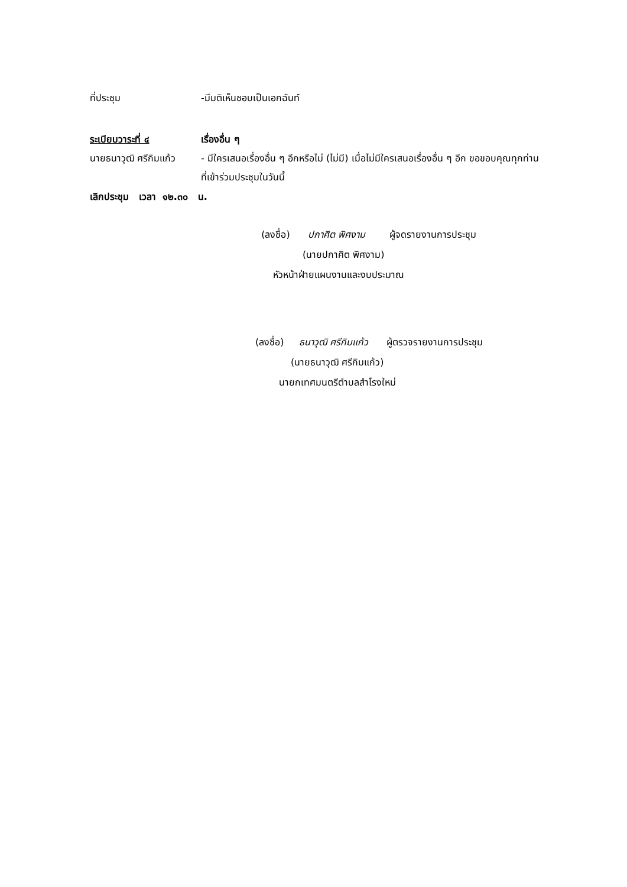ที่ประชุม -มีมติเห็นชอบเป็นเอกฉันท์
ระเบียบวาระที่ ๔ เรื่องอื่น ๆ
นายธนาวุฒิ ศรีกิมแก้ว
- มีใครเสนอเรื่องอื่น ๆ อีกหรือไม่ (ไม่มี) เมื่อไม่มีใครเสนอเรื่องอื่น ๆ อีก ขอขอบคุณทุกท่านที่เข้าร่วมประชุมในวันนี้
เลิกประชุม เวลา ๑๒.๓๐ น.
(ลงชื่อ) ปกาศิต พิศงาม ผู้จดรายงานการประชุม
(นายปกาศิต พิศงาม)
หัวหน้าฝ่ายแผนงานและงบประมาณ
(ลงชื่อ) ธนาวุฒิ ศรีกิมแก้ว ผู้ตรวจรายงานการประชุม
(นายธนาวุฒิ ศรีกิมแก้ว)
นายกเทศมนตรีตำบลสำโรงใหม่